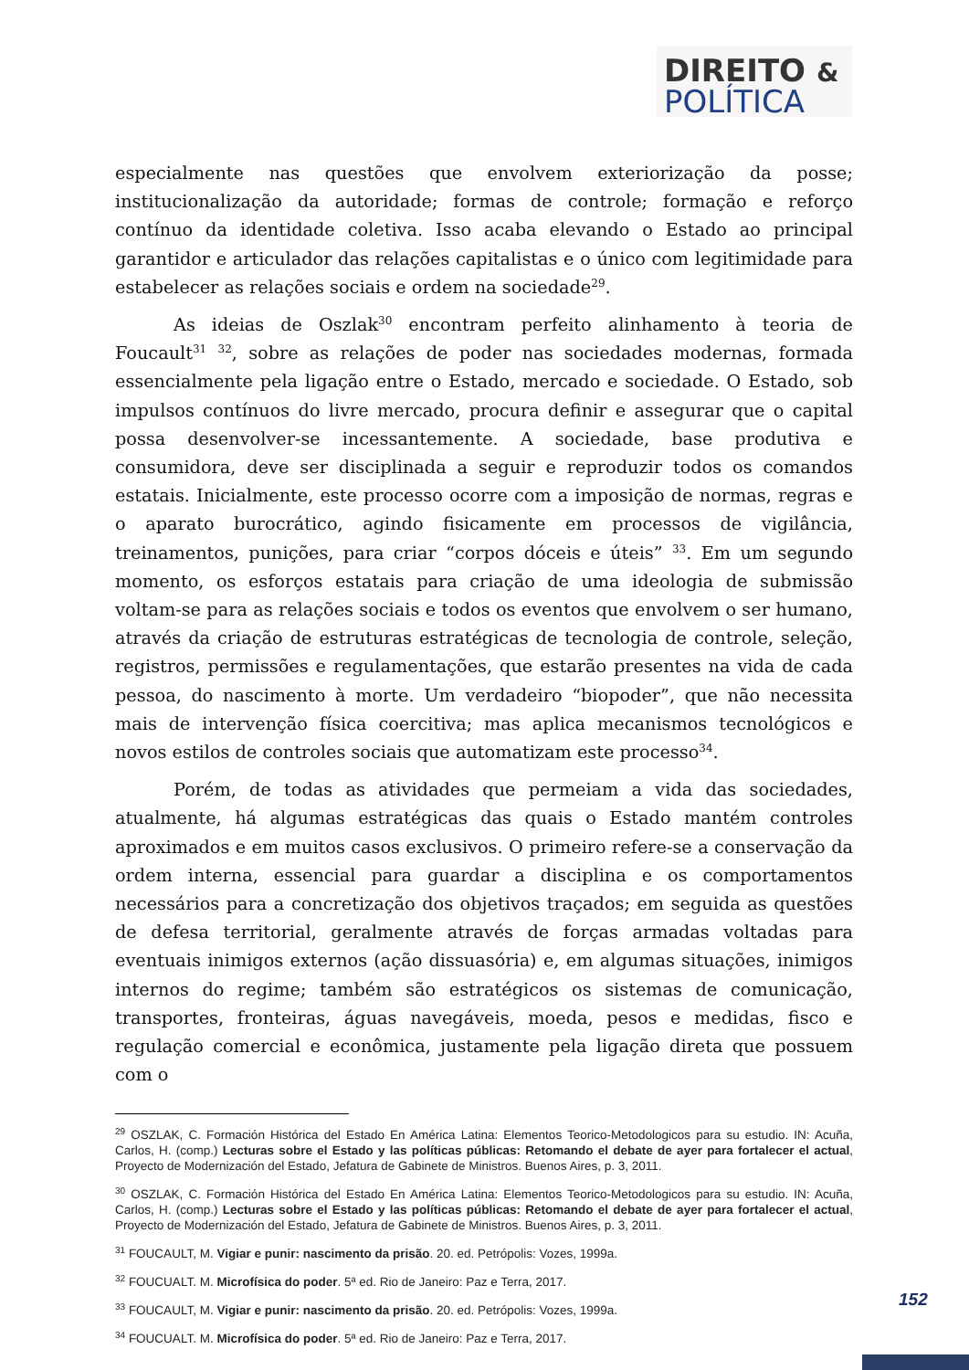DIREITO &
POLÍTICA
especialmente nas questões que envolvem exteriorização da posse; institucionalização da autoridade; formas de controle; formação e reforço contínuo da identidade coletiva. Isso acaba elevando o Estado ao principal garantidor e articulador das relações capitalistas e o único com legitimidade para estabelecer as relações sociais e ordem na sociedade<sup>29</sup>.
As ideias de Oszlak<sup>30</sup> encontram perfeito alinhamento à teoria de Foucault<sup>31</sup> <sup>32</sup>, sobre as relações de poder nas sociedades modernas, formada essencialmente pela ligação entre o Estado, mercado e sociedade. O Estado, sob impulsos contínuos do livre mercado, procura definir e assegurar que o capital possa desenvolver-se incessantemente. A sociedade, base produtiva e consumidora, deve ser disciplinada a seguir e reproduzir todos os comandos estatais. Inicialmente, este processo ocorre com a imposição de normas, regras e o aparato burocrático, agindo fisicamente em processos de vigilância, treinamentos, punições, para criar “corpos dóceis e úteis” <sup>33</sup>. Em um segundo momento, os esforços estatais para criação de uma ideologia de submissão voltam-se para as relações sociais e todos os eventos que envolvem o ser humano, através da criação de estruturas estratégicas de tecnologia de controle, seleção, registros, permissões e regulamentações, que estarão presentes na vida de cada pessoa, do nascimento à morte. Um verdadeiro “biopoder”, que não necessita mais de intervenção física coercitiva; mas aplica mecanismos tecnológicos e novos estilos de controles sociais que automatizam este processo<sup>34</sup>.
Porém, de todas as atividades que permeiam a vida das sociedades, atualmente, há algumas estratégicas das quais o Estado mantém controles aproximados e em muitos casos exclusivos. O primeiro refere-se a conservação da ordem interna, essencial para guardar a disciplina e os comportamentos necessários para a concretização dos objetivos traçados; em seguida as questões de defesa territorial, geralmente através de forças armadas voltadas para eventuais inimigos externos (ação dissuasória) e, em algumas situações, inimigos internos do regime; também são estratégicos os sistemas de comunicação, transportes, fronteiras, águas navegáveis, moeda, pesos e medidas, fisco e regulação comercial e econômica, justamente pela ligação direta que possuem com o
<sup>29</sup> OSZLAK, C. Formación Histórica del Estado En América Latina: Elementos Teorico-Metodologicos para su estudio. IN: Acuña, Carlos, H. (comp.) Lecturas sobre el Estado y las políticas públicas: Retomando el debate de ayer para fortalecer el actual, Proyecto de Modernización del Estado, Jefatura de Gabinete de Ministros. Buenos Aires, p. 3, 2011.
<sup>30</sup> OSZLAK, C. Formación Histórica del Estado En América Latina: Elementos Teorico-Metodologicos para su estudio. IN: Acuña, Carlos, H. (comp.) Lecturas sobre el Estado y las políticas públicas: Retomando el debate de ayer para fortalecer el actual, Proyecto de Modernización del Estado, Jefatura de Gabinete de Ministros. Buenos Aires, p. 3, 2011.
<sup>31</sup> FOUCAULT, M. Vigiar e punir: nascimento da prisão. 20. ed. Petrópolis: Vozes, 1999a.
<sup>32</sup> FOUCUALT. M. Microfísica do poder. 5ª ed. Rio de Janeiro: Paz e Terra, 2017.
<sup>33</sup> FOUCAULT, M. Vigiar e punir: nascimento da prisão. 20. ed. Petrópolis: Vozes, 1999a.
<sup>34</sup> FOUCUALT. M. Microfísica do poder. 5ª ed. Rio de Janeiro: Paz e Terra, 2017.
152